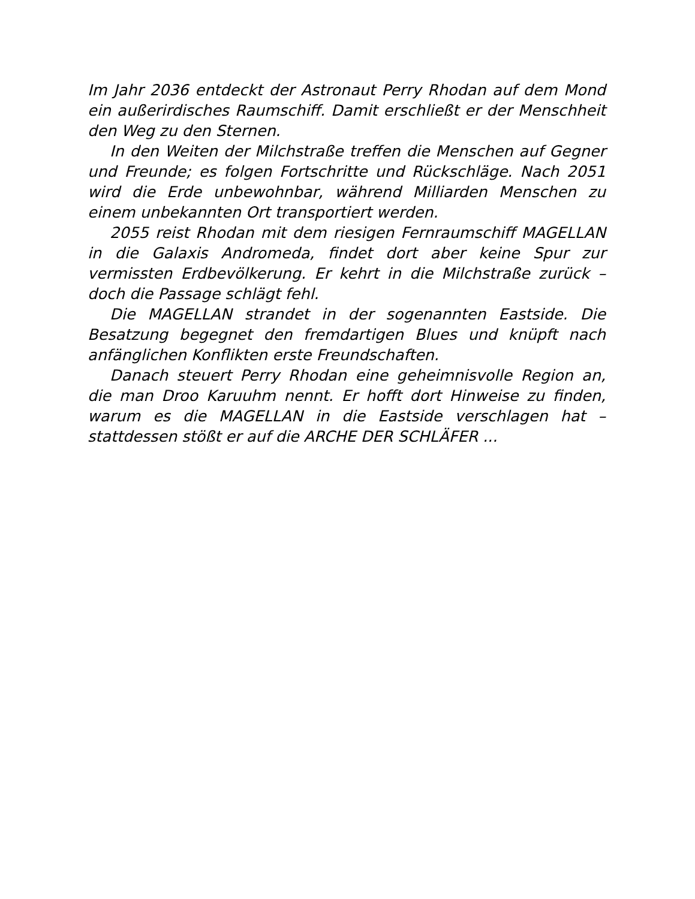Im Jahr 2036 entdeckt der Astronaut Perry Rhodan auf dem Mond ein außerirdisches Raumschiff. Damit erschließt er der Menschheit den Weg zu den Sternen.
In den Weiten der Milchstraße treffen die Menschen auf Gegner und Freunde; es folgen Fortschritte und Rückschläge. Nach 2051 wird die Erde unbewohnbar, während Milliarden Menschen zu einem unbekannten Ort transportiert werden.
2055 reist Rhodan mit dem riesigen Fernraumschiff MAGELLAN in die Galaxis Andromeda, findet dort aber keine Spur zur vermissten Erdbevölkerung. Er kehrt in die Milchstraße zurück – doch die Passage schlägt fehl.
Die MAGELLAN strandet in der sogenannten Eastside. Die Besatzung begegnet den fremdartigen Blues und knüpft nach anfänglichen Konflikten erste Freundschaften.
Danach steuert Perry Rhodan eine geheimnisvolle Region an, die man Droo Karuuhm nennt. Er hofft dort Hinweise zu finden, warum es die MAGELLAN in die Eastside verschlagen hat – stattdessen stößt er auf die ARCHE DER SCHLÄFER ...